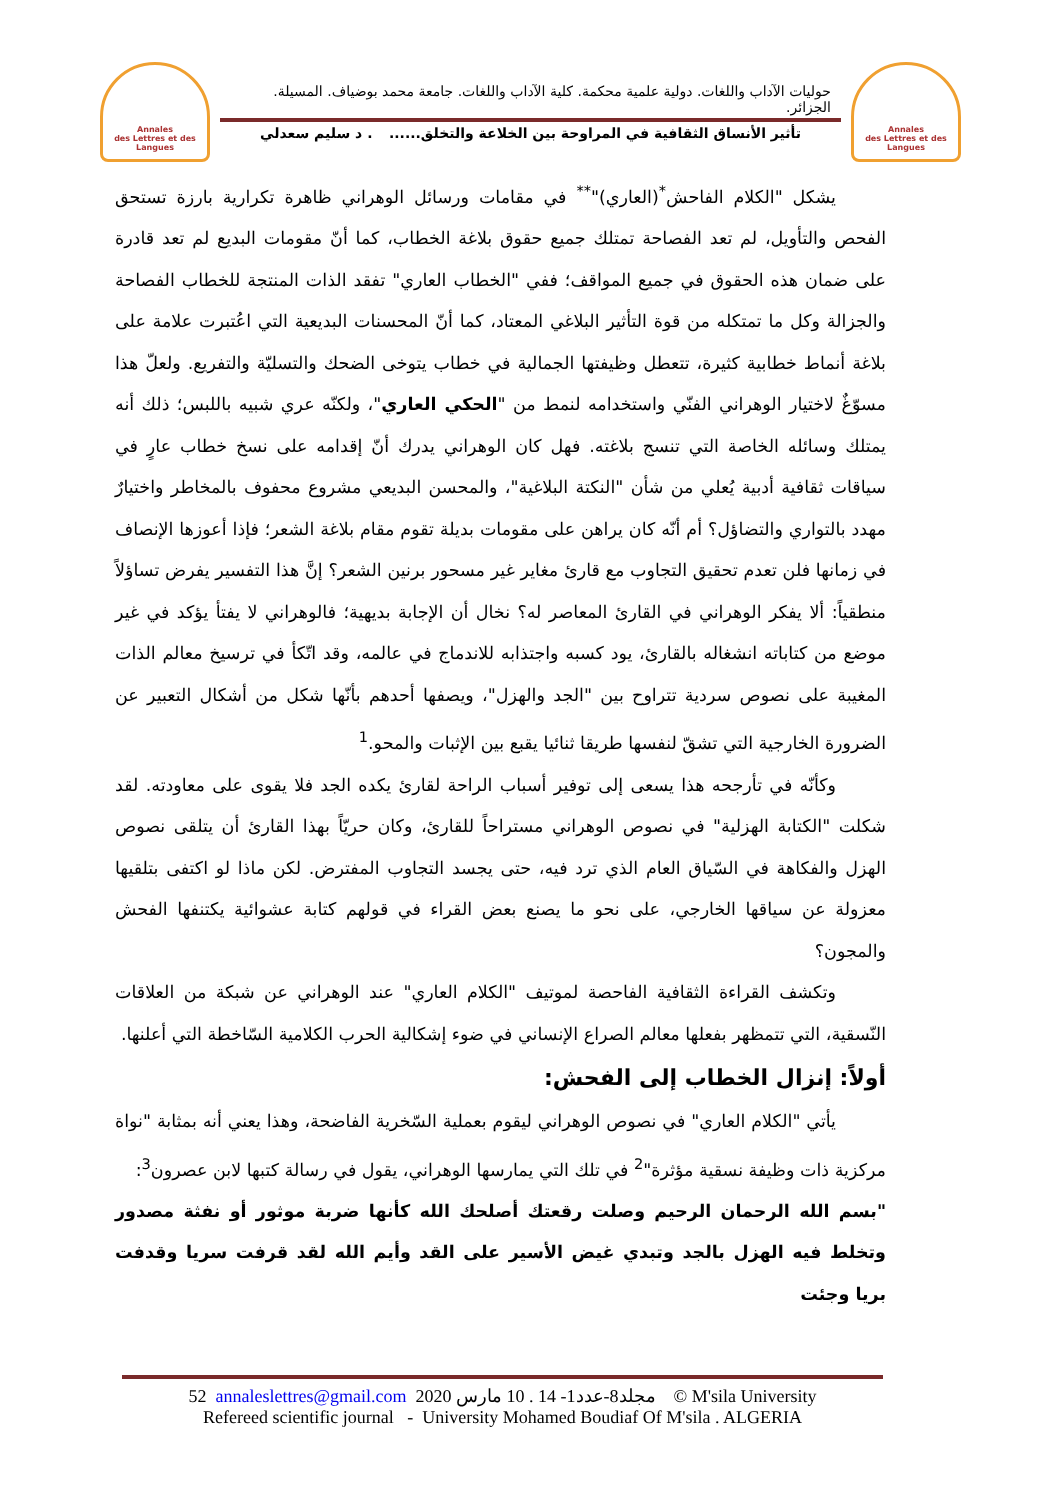Annales
des Lettres et des Langues
حوليات الآداب واللغات. دولية علمية محكمة. كلية الآداب واللغات. جامعة محمد بوضياف. المسيلة. الجزائر.
تأثير الأنساق الثقافية في المراوحة بين الخلاعة والتخلق....... د سليم سعدلي
Annales
des Lettres et des Langues
يشكل "الكلام الفاحش<sup>*</sup>(العاري)"<sup>**</sup> في مقامات ورسائل الوهراني ظاهرة تكرارية بارزة تستحق الفحص والتأويل، لم تعد الفصاحة تمتلك جميع حقوق بلاغة الخطاب، كما أنّ مقومات البديع لم تعد قادرة على ضمان هذه الحقوق في جميع المواقف؛ ففي "الخطاب العاري" تفقد الذات المنتجة للخطاب الفصاحة والجزالة وكل ما تمتكله من قوة التأثير البلاغي المعتاد، كما أنّ المحسنات البديعية التي اعُتبرت علامة على بلاغة أنماط خطابية كثيرة، تتعطل وظيفتها الجمالية في خطاب يتوخى الضحك والتسليّة والتفريع. ولعلّ هذا مسوّغٌ لاختيار الوهراني الفنّي واستخدامه لنمط من "الحكي العاري"، ولكنّه عري شبيه باللبس؛ ذلك أنه يمتلك وسائله الخاصة التي تنسج بلاغته. فهل كان الوهراني يدرك أنّ إقدامه على نسخ خطاب عارٍ في سياقات ثقافية أدبية يُعلي من شأن "النكتة البلاغية"، والمحسن البديعي مشروع محفوف بالمخاطر واختيارٌ مهدد بالتواري والتضاؤل؟ أم أنّه كان يراهن على مقومات بديلة تقوم مقام بلاغة الشعر؛ فإذا أعوزها الإنصاف في زمانها فلن تعدم تحقيق التجاوب مع قارئ مغاير غير مسحور برنين الشعر؟ إنَّ هذا التفسير يفرض تساؤلاً منطقياً: ألا يفكر الوهراني في القارئ المعاصر له؟ نخال أن الإجابة بديهية؛ فالوهراني لا يفتأ يؤكد في غير موضع من كتاباته انشغاله بالقارئ، يود كسبه واجتذابه للاندماج في عالمه، وقد اتّكأ في ترسيخ معالم الذات المغيبة على نصوص سردية تتراوح بين "الجد والهزل"، ويصفها أحدهم بأنّها شكل من أشكال التعبير عن الضرورة الخارجية التي تشقّ لنفسها طريقا ثنائيا يقبع بين الإثبات والمحو.<sup>1</sup>
وكأنّه في تأرجحه هذا يسعى إلى توفير أسباب الراحة لقارئ يكده الجد فلا يقوى على معاودته. لقد شكلت "الكتابة الهزلية" في نصوص الوهراني مستراحاً للقارئ، وكان حريّاً بهذا القارئ أن يتلقى نصوص الهزل والفكاهة في السّياق العام الذي ترد فيه، حتى يجسد التجاوب المفترض. لكن ماذا لو اكتفى بتلقيها معزولة عن سياقها الخارجي، على نحو ما يصنع بعض القراء في قولهم كتابة عشوائية يكتنفها الفحش والمجون؟
وتكشف القراءة الثقافية الفاحصة لموتيف "الكلام العاري" عند الوهراني عن شبكة من العلاقات النّسقية، التي تتمظهر بفعلها معالم الصراع الإنساني في ضوء إشكالية الحرب الكلامية السّاخطة التي أعلنها.
أولاً: إنزال الخطاب إلى الفحش:
يأتي "الكلام العاري" في نصوص الوهراني ليقوم بعملية السّخرية الفاضحة، وهذا يعني أنه بمثابة "نواة مركزية ذات وظيفة نسقية مؤثرة"<sup>2</sup> في تلك التي يمارسها الوهراني، يقول في رسالة كتبها لابن عصرون<sup>3</sup>:
"بسم الله الرحمان الرحيم وصلت رقعتك أصلحك الله كأنها ضربة موثور أو نفثة مصدور وتخلط فيه الهزل بالجد وتبدي غيض الأسير على القد وأيم الله لقد قرفت سريا وقدفت بريا وجئت
52 annaleslettres@gmail.com 2020 مجلد8-عدد1- 14 . 10 مارس © M'sila University
Refereed scientific journal - University Mohamed Boudiaf Of M'sila . ALGERIA